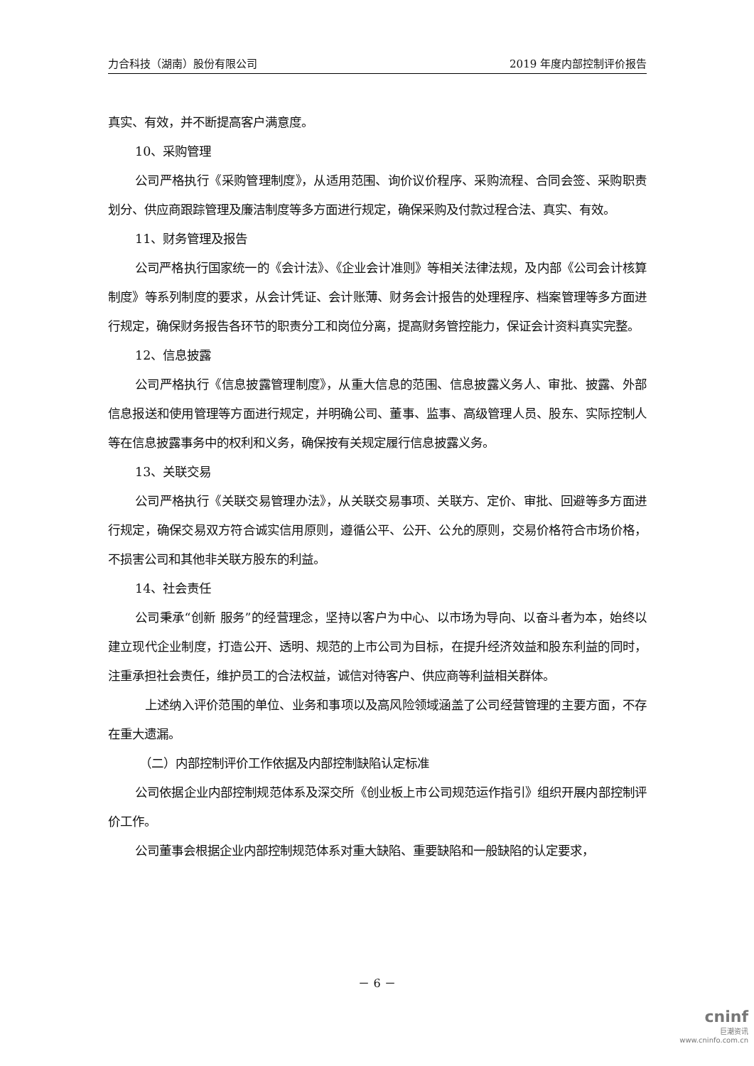力合科技（湖南）股份有限公司 2019 年度内部控制评价报告
真实、有效，并不断提高客户满意度。
10、采购管理
公司严格执行《采购管理制度》，从适用范围、询价议价程序、采购流程、合同会签、采购职责划分、供应商跟踪管理及廉洁制度等多方面进行规定，确保采购及付款过程合法、真实、有效。
11、财务管理及报告
公司严格执行国家统一的《会计法》、《企业会计准则》等相关法律法规，及内部《公司会计核算制度》等系列制度的要求，从会计凭证、会计账薄、财务会计报告的处理程序、档案管理等多方面进行规定，确保财务报告各环节的职责分工和岗位分离，提高财务管控能力，保证会计资料真实完整。
12、信息披露
公司严格执行《信息披露管理制度》，从重大信息的范围、信息披露义务人、审批、披露、外部信息报送和使用管理等方面进行规定，并明确公司、董事、监事、高级管理人员、股东、实际控制人等在信息披露事务中的权利和义务，确保按有关规定履行信息披露义务。
13、关联交易
公司严格执行《关联交易管理办法》，从关联交易事项、关联方、定价、审批、回避等多方面进行规定，确保交易双方符合诚实信用原则，遵循公平、公开、公允的原则，交易价格符合市场价格，不损害公司和其他非关联方股东的利益。
14、社会责任
公司秉承“创新 服务”的经营理念，坚持以客户为中心、以市场为导向、以奋斗者为本，始终以建立现代企业制度，打造公开、透明、规范的上市公司为目标，在提升经济效益和股东利益的同时，注重承担社会责任，维护员工的合法权益，诚信对待客户、供应商等利益相关群体。
上述纳入评价范围的单位、业务和事项以及高风险领域涵盖了公司经营管理的主要方面，不存在重大遗漏。
（二）内部控制评价工作依据及内部控制缺陷认定标准
公司依据企业内部控制规范体系及深交所《创业板上市公司规范运作指引》组织开展内部控制评价工作。
公司董事会根据企业内部控制规范体系对重大缺陷、重要缺陷和一般缺陷的认定要求，
－ 6 －
cninf
巨潮资讯
www.cninfo.com.cn